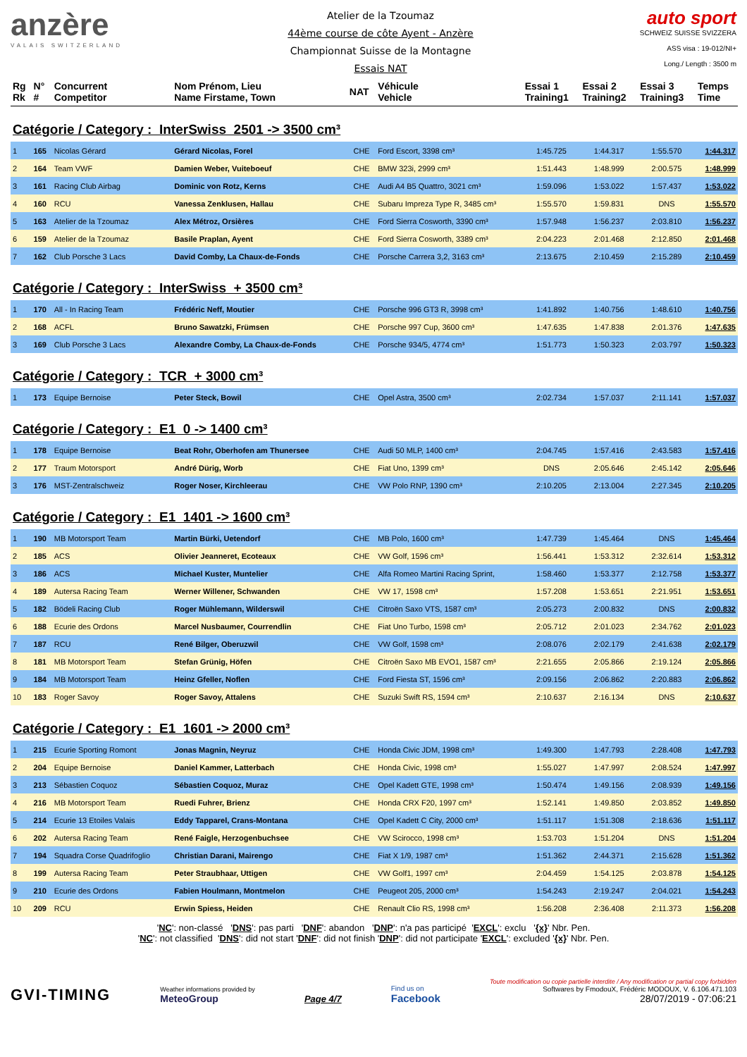anzère
VALAIS SWITZERLAND
Atelier de la Tzoumaz
44ème course de côte Ayent - Anzère
Championnat Suisse de la Montagne
Essais NAT
auto sport
SCHWEIZ SUISSE SVIZZERA
ASS visa : 19-012/NI+
Long./ Length : 3500 m
| Rg Rk | N° # | Concurrent Competitor | Nom Prénom, Lieu Name Firstame, Town | NAT | Véhicule Vehicle | Essai 1 Training1 | Essai 2 Training2 | Essai 3 Training3 | Temps Time |
| --- | --- | --- | --- | --- | --- | --- | --- | --- | --- |
| Catégorie / Category : InterSwiss 2501 -> 3500 cm³ | | | | | | | | | |
| 1 | 165 | Nicolas Gérard | Gérard Nicolas, Forel | CHE | Ford Escort, 3398 cm³ | 1:45.725 | 1:44.317 | 1:55.570 | 1:44.317 |
| 2 | 164 | Team VWF | Damien Weber, Vuiteboeuf | CHE | BMW 323i, 2999 cm³ | 1:51.443 | 1:48.999 | 2:00.575 | 1:48.999 |
| 3 | 161 | Racing Club Airbag | Dominic von Rotz, Kerns | CHE | Audi A4 B5 Quattro, 3021 cm³ | 1:59.096 | 1:53.022 | 1:57.437 | 1:53.022 |
| 4 | 160 | RCU | Vanessa Zenklusen, Hallau | CHE | Subaru Impreza Type R, 3485 cm³ | 1:55.570 | 1:59.831 | DNS | 1:55.570 |
| 5 | 163 | Atelier de la Tzoumaz | Alex Métroz, Orsières | CHE | Ford Sierra Cosworth, 3390 cm³ | 1:57.948 | 1:56.237 | 2:03.810 | 1:56.237 |
| 6 | 159 | Atelier de la Tzoumaz | Basile Praplan, Ayent | CHE | Ford Sierra Cosworth, 3389 cm³ | 2:04.223 | 2:01.468 | 2:12.850 | 2:01.468 |
| 7 | 162 | Club Porsche 3 Lacs | David Comby, La Chaux-de-Fonds | CHE | Porsche Carrera 3,2, 3163 cm³ | 2:13.675 | 2:10.459 | 2:15.289 | 2:10.459 |
| Catégorie / Category : InterSwiss + 3500 cm³ | | | | | | | | | |
| 1 | 170 | All - In Racing Team | Frédéric Neff, Moutier | CHE | Porsche 996 GT3 R, 3998 cm³ | 1:41.892 | 1:40.756 | 1:48.610 | 1:40.756 |
| 2 | 168 | ACFL | Bruno Sawatzki, Frümsen | CHE | Porsche 997 Cup, 3600 cm³ | 1:47.635 | 1:47.838 | 2:01.376 | 1:47.635 |
| 3 | 169 | Club Porsche 3 Lacs | Alexandre Comby, La Chaux-de-Fonds | CHE | Porsche 934/5, 4774 cm³ | 1:51.773 | 1:50.323 | 2:03.797 | 1:50.323 |
| Catégorie / Category : TCR + 3000 cm³ | | | | | | | | | |
| 1 | 173 | Equipe Bernoise | Peter Steck, Bowil | CHE | Opel Astra, 3500 cm³ | 2:02.734 | 1:57.037 | 2:11.141 | 1:57.037 |
| Catégorie / Category : E1 0 -> 1400 cm³ | | | | | | | | | |
| 1 | 178 | Equipe Bernoise | Beat Rohr, Oberhofen am Thunersee | CHE | Audi 50 MLP, 1400 cm³ | 2:04.745 | 1:57.416 | 2:43.583 | 1:57.416 |
| 2 | 177 | Traum Motorsport | André Dürig, Worb | CHE | Fiat Uno, 1399 cm³ | DNS | 2:05.646 | 2:45.142 | 2:05.646 |
| 3 | 176 | MST-Zentralschweiz | Roger Noser, Kirchleerau | CHE | VW Polo RNP, 1390 cm³ | 2:10.205 | 2:13.004 | 2:27.345 | 2:10.205 |
| Catégorie / Category : E1 1401 -> 1600 cm³ | | | | | | | | | |
| 1 | 190 | MB Motorsport Team | Martin Bürki, Uetendorf | CHE | MB Polo, 1600 cm³ | 1:47.739 | 1:45.464 | DNS | 1:45.464 |
| 2 | 185 | ACS | Olivier Jeanneret, Ecoteaux | CHE | VW Golf, 1596 cm³ | 1:56.441 | 1:53.312 | 2:32.614 | 1:53.312 |
| 3 | 186 | ACS | Michael Kuster, Muntelier | CHE | Alfa Romeo Martini Racing Sprint, | 1:58.460 | 1:53.377 | 2:12.758 | 1:53.377 |
| 4 | 189 | Autersa Racing Team | Werner Willener, Schwanden | CHE | VW 17, 1598 cm³ | 1:57.208 | 1:53.651 | 2:21.951 | 1:53.651 |
| 5 | 182 | Bödeli Racing Club | Roger Mühlemann, Wilderswil | CHE | Citroën Saxo VTS, 1587 cm³ | 2:05.273 | 2:00.832 | DNS | 2:00.832 |
| 6 | 188 | Ecurie des Ordons | Marcel Nusbaumer, Courrendlin | CHE | Fiat Uno Turbo, 1598 cm³ | 2:05.712 | 2:01.023 | 2:34.762 | 2:01.023 |
| 7 | 187 | RCU | René Bilger, Oberuzwil | CHE | VW Golf, 1598 cm³ | 2:08.076 | 2:02.179 | 2:41.638 | 2:02.179 |
| 8 | 181 | MB Motorsport Team | Stefan Grünig, Höfen | CHE | Citroën Saxo MB EVO1, 1587 cm³ | 2:21.655 | 2:05.866 | 2:19.124 | 2:05.866 |
| 9 | 184 | MB Motorsport Team | Heinz Gfeller, Noflen | CHE | Ford Fiesta ST, 1596 cm³ | 2:09.156 | 2:06.862 | 2:20.883 | 2:06.862 |
| 10 | 183 | Roger Savoy | Roger Savoy, Attalens | CHE | Suzuki Swift RS, 1594 cm³ | 2:10.637 | 2:16.134 | DNS | 2:10.637 |
| Catégorie / Category : E1 1601 -> 2000 cm³ | | | | | | | | | |
| 1 | 215 | Ecurie Sporting Romont | Jonas Magnin, Neyruz | CHE | Honda Civic JDM, 1998 cm³ | 1:49.300 | 1:47.793 | 2:28.408 | 1:47.793 |
| 2 | 204 | Equipe Bernoise | Daniel Kammer, Latterbach | CHE | Honda Civic, 1998 cm³ | 1:55.027 | 1:47.997 | 2:08.524 | 1:47.997 |
| 3 | 213 | Sébastien Coquoz | Sébastien Coquoz, Muraz | CHE | Opel Kadett GTE, 1998 cm³ | 1:50.474 | 1:49.156 | 2:08.939 | 1:49.156 |
| 4 | 216 | MB Motorsport Team | Ruedi Fuhrer, Brienz | CHE | Honda CRX F20, 1997 cm³ | 1:52.141 | 1:49.850 | 2:03.852 | 1:49.850 |
| 5 | 214 | Ecurie 13 Etoiles Valais | Eddy Tapparel, Crans-Montana | CHE | Opel Kadett C City, 2000 cm³ | 1:51.117 | 1:51.308 | 2:18.636 | 1:51.117 |
| 6 | 202 | Autersa Racing Team | René Faigle, Herzogenbuchsee | CHE | VW Scirocco, 1998 cm³ | 1:53.703 | 1:51.204 | DNS | 1:51.204 |
| 7 | 194 | Squadra Corse Quadrifoglio | Christian Darani, Mairengo | CHE | Fiat X 1/9, 1987 cm³ | 1:51.362 | 2:44.371 | 2:15.628 | 1:51.362 |
| 8 | 199 | Autersa Racing Team | Peter Straubhaar, Uttigen | CHE | VW Golf1, 1997 cm³ | 2:04.459 | 1:54.125 | 2:03.878 | 1:54.125 |
| 9 | 210 | Ecurie des Ordons | Fabien Houlmann, Montmelon | CHE | Peugeot 205, 2000 cm³ | 1:54.243 | 2:19.247 | 2:04.021 | 1:54.243 |
| 10 | 209 | RCU | Erwin Spiess, Heiden | CHE | Renault Clio RS, 1998 cm³ | 1:56.208 | 2:36.408 | 2:11.373 | 1:56.208 |
'NC': non-classé 'DNS': pas parti 'DNF': abandon 'DNP': n'a pas participé 'EXCL': exclu '{x}' Nbr. Pen.
'NC': not classified 'DNS': did not start 'DNF': did not finish 'DNP': did not participate 'EXCL': excluded '{x}' Nbr. Pen.
GVI-TIMING
Weather informations provided by
MeteoGroup
Page 4/7
Find us on
Facebook
Toute modification ou copie partielle interdite / Any modification or partial copy forbidden
Softwares by FmodouX, Frédéric MODOUX, V. 6.106.471.103
28/07/2019 - 07:06:21